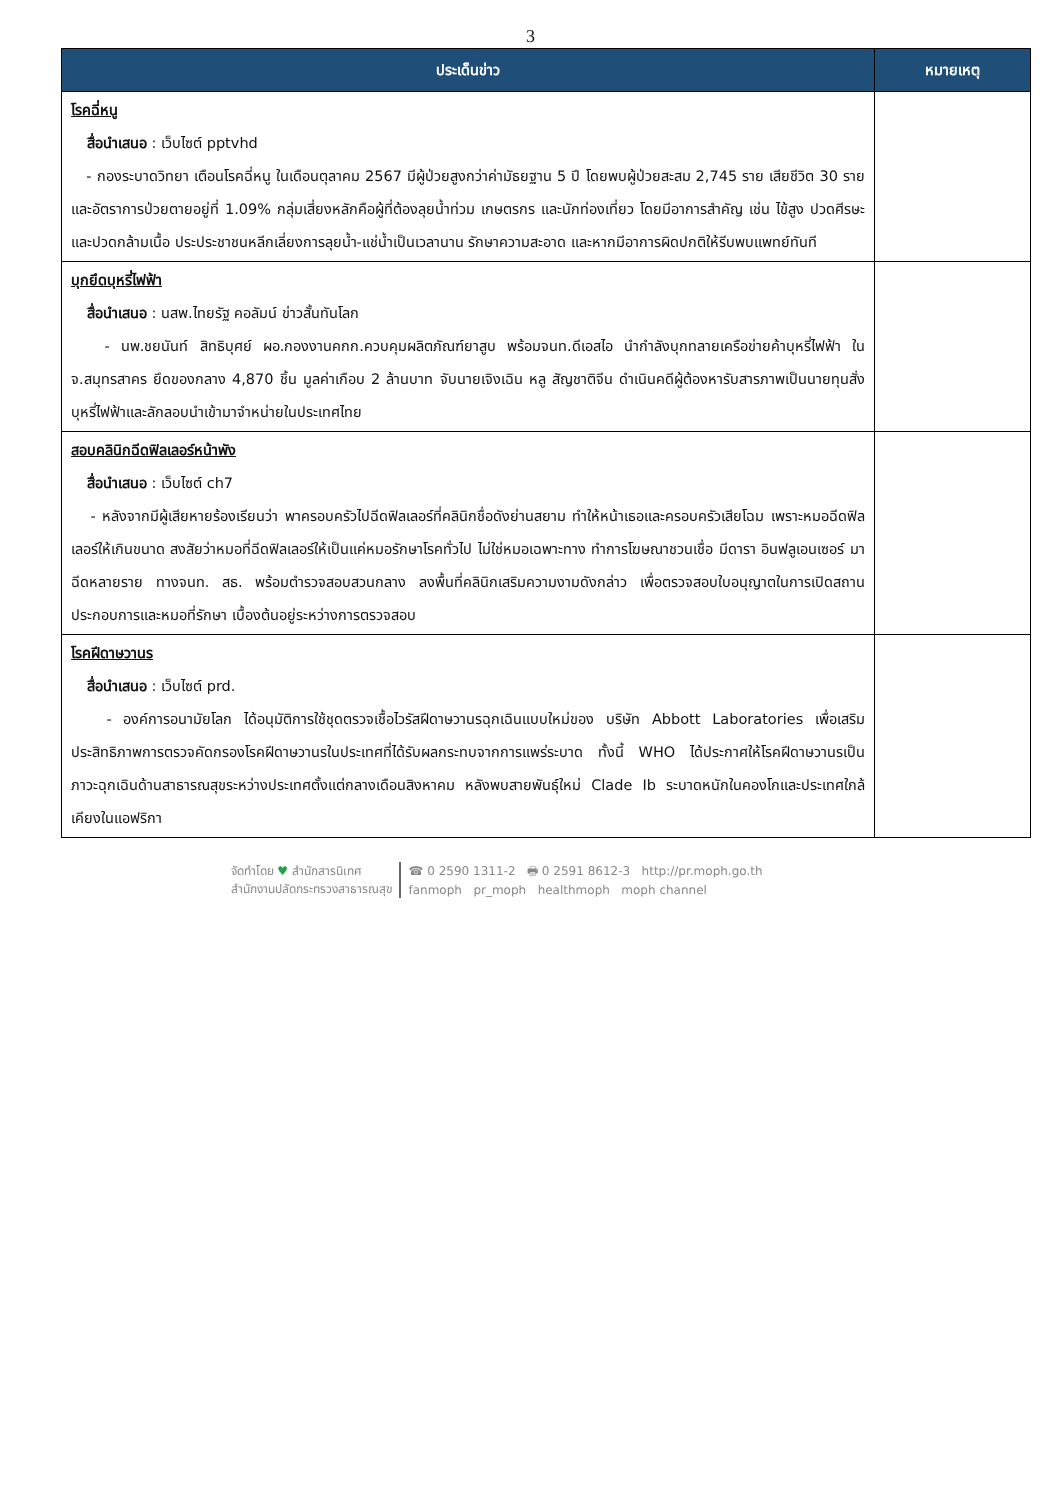3
| ประเด็นข่าว | หมายเหตุ |
| --- | --- |
| โรคฉี่หนู สื่อนำเสนอ : เว็บไซต์ pptvhd - กองระบาดวิทยา เตือนโรคฉี่หนู ในเดือนตุลาคม 2567 มีผู้ป่วยสูงกว่าค่ามัธยฐาน 5 ปี โดยพบผู้ป่วยสะสม 2,745 ราย เสียชีวิต 30 ราย และอัตราการป่วยตายอยู่ที่ 1.09% กลุ่มเสี่ยงหลักคือผู้ที่ต้องลุยน้ำท่วม เกษตรกร และนักท่องเที่ยว โดยมีอาการสำคัญ เช่น ไข้สูง ปวดศีรษะ และปวดกล้ามเนื้อ ประประชาชนหลีกเลี่ยงการลุยน้ำ-แช่น้ำเป็นเวลานาน รักษาความสะอาด และหากมีอาการผิดปกติให้รีบพบแพทย์ทันที | |
| บุกยึดบุหรี่ไฟฟ้า สื่อนำเสนอ : นสพ.ไทยรัฐ คอลัมน์ ข่าวสั้นทันโลก - นพ.ชยนันท์ สิทธิบุศย์ ผอ.กองงานคกก.ควบคุมผลิตภัณฑ์ยาสูบ พร้อมจนท.ดีเอสไอ นำกำลังบุกทลายเครือข่ายค้าบุหรี่ไฟฟ้า ใน จ.สมุทรสาคร ยึดของกลาง 4,870 ชิ้น มูลค่าเกือบ 2 ล้านบาท จับนายเจิงเฉิน หลู สัญชาติจีน ดำเนินคดีผู้ต้องหารับสารภาพเป็นนายทุนสั่งบุหรี่ไฟฟ้าและลักลอบนำเข้ามาจำหน่ายในประเทศไทย | |
| สอบคลินิกฉีดฟิลเลอร์หน้าพัง สื่อนำเสนอ : เว็บไซต์ ch7 - หลังจากมีผู้เสียหายร้องเรียนว่า พาครอบครัวไปฉีดฟิลเลอร์ที่คลินิกชื่อดังย่านสยาม ทำให้หน้าเธอและครอบครัวเสียโฉม เพราะหมอฉีดฟิลเลอร์ให้เกินขนาด สงสัยว่าหมอที่ฉีดฟิลเลอร์ให้เป็นแค่หมอรักษาโรคทั่วไป ไม่ใช่หมอเฉพาะทาง ทำการโฆษณาชวนเชื่อ มีดารา อินฟลูเอนเซอร์ มาฉีดหลายราย ทางจนท. สธ. พร้อมตำรวจสอบสวนกลาง ลงพื้นที่คลินิกเสริมความงามดังกล่าว เพื่อตรวจสอบใบอนุญาตในการเปิดสถานประกอบการและหมอที่รักษา เบื้องต้นอยู่ระหว่างการตรวจสอบ | |
| โรคฝีดาษวานร สื่อนำเสนอ : เว็บไซต์ prd. - องค์การอนามัยโลก ได้อนุมัติการใช้ชุดตรวจเชื้อไวรัสฝีดาษวานรฉุกเฉินแบบใหม่ของ บริษัท Abbott Laboratories เพื่อเสริมประสิทธิภาพการตรวจคัดกรองโรคฝีดาษวานรในประเทศที่ได้รับผลกระทบจากการแพร่ระบาด ทั้งนี้ WHO ได้ประกาศให้โรคฝีดาษวานรเป็นภาวะฉุกเฉินด้านสาธารณสุขระหว่างประเทศตั้งแต่กลางเดือนสิงหาคม หลังพบสายพันธุ์ใหม่ Clade Ib ระบาดหนักในคองโกและประเทศใกล้เคียงในแอฟริกา | |
จัดทำโดย ♥ สำนักสารนิเทศ
สำนักงานปลัดกระทรวงสาธารณสุข
☎ 0 2590 1311-2 🖶 0 2591 8612-3 http://pr.moph.go.th
fanmoph pr_moph healthmoph moph channel